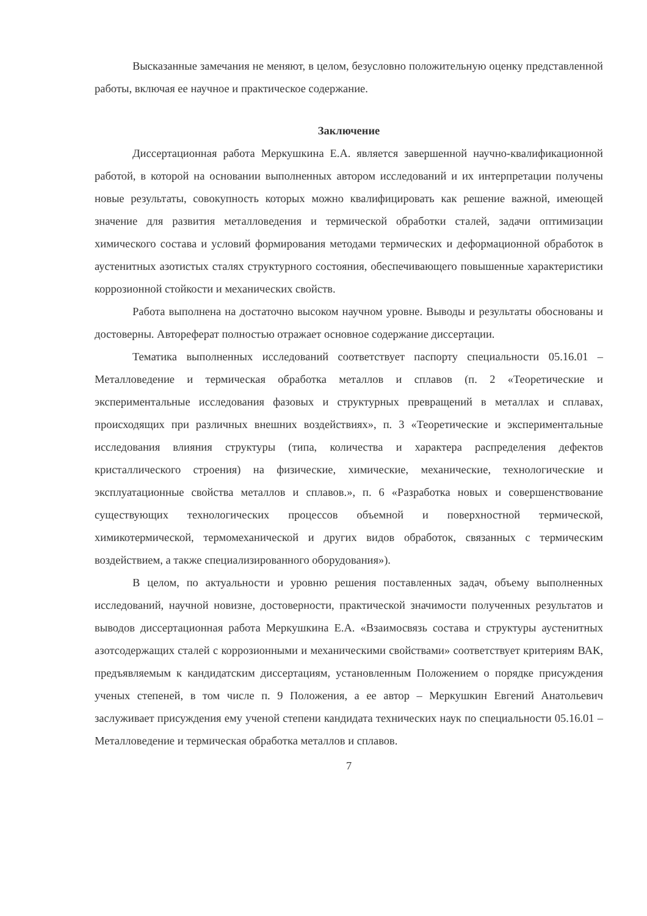Высказанные замечания не меняют, в целом, безусловно положительную оценку представленной работы, включая ее научное и практическое содержание.
Заключение
Диссертационная работа Меркушкина Е.А. является завершенной научно-квалификационной работой, в которой на основании выполненных автором исследований и их интерпретации получены новые результаты, совокупность которых можно квалифицировать как решение важной, имеющей значение для развития металловедения и термической обработки сталей, задачи оптимизации химического состава и условий формирования методами термических и деформационной обработок в аустенитных азотистых сталях структурного состояния, обеспечивающего повышенные характеристики коррозионной стойкости и механических свойств.
Работа выполнена на достаточно высоком научном уровне. Выводы и результаты обоснованы и достоверны. Автореферат полностью отражает основное содержание диссертации.
Тематика выполненных исследований соответствует паспорту специальности 05.16.01 – Металловедение и термическая обработка металлов и сплавов (п. 2 «Теоретические и экспериментальные исследования фазовых и структурных превращений в металлах и сплавах, происходящих при различных внешних воздействиях», п. 3 «Теоретические и экспериментальные исследования влияния структуры (типа, количества и характера распределения дефектов кристаллического строения) на физические, химические, механические, технологические и эксплуатационные свойства металлов и сплавов.», п. 6 «Разработка новых и совершенствование существующих технологических процессов объемной и поверхностной термической, химикотермической, термомеханической и других видов обработок, связанных с термическим воздействием, а также специализированного оборудования»).
В целом, по актуальности и уровню решения поставленных задач, объему выполненных исследований, научной новизне, достоверности, практической значимости полученных результатов и выводов диссертационная работа Меркушкина Е.А. «Взаимосвязь состава и структуры аустенитных азотсодержащих сталей с коррозионными и механическими свойствами» соответствует критериям ВАК, предъявляемым к кандидатским диссертациям, установленным Положением о порядке присуждения ученых степеней, в том числе п. 9 Положения, а ее автор – Меркушкин Евгений Анатольевич заслуживает присуждения ему ученой степени кандидата технических наук по специальности 05.16.01 – Металловедение и термическая обработка металлов и сплавов.
7